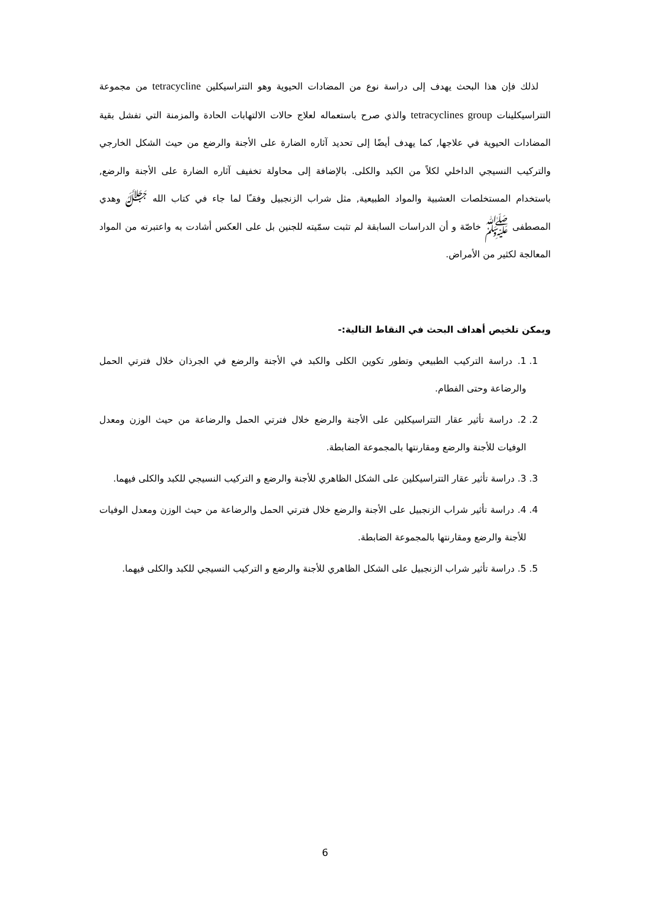لذلك فإن هذا البحث يهدف إلى دراسة نوع من المضادات الحيوية وهو التتراسيكلين tetracycline من مجموعة التتراسيكلينات tetracyclines group والذي صرح باستعماله لعلاج حالات الالتهابات الحادة والمزمنة التي تفشل بقية المضادات الحيوية في علاجها, كما يهدف أيضًا إلى تحديد آثاره الضارة على الأجنة والرضع من حيث الشكل الخارجي والتركيب النسيجي الداخلي لكلاً من الكبد والكلى. بالإضافة إلى محاولة تخفيف آثاره الضارة على الأجنة والرضع, باستخدام المستخلصات العشبية والمواد الطبيعية, مثل شراب الزنجبيل وفقـًا لما جاء في كتاب الله ﷻ وهدي المصطفى ﷺ خاصّة و أن الدراسات السابقة لم تثبت سمّيته للجنين بل على العكس أشادت به واعتبرته من المواد المعالجة لكثير من الأمراض.
ويمكن تلخيص أهداف البحث في النقاط التالية:-
1. 1. دراسة التركيب الطبيعي وتطور تكوين الكلى والكبد في الأجنة والرضع في الجرذان خلال فترتي الحمل والرضاعة وحتى الفطام.
2. 2. دراسة تأثير عقار التتراسيكلين على الأجنة والرضع خلال فترتي الحمل والرضاعة من حيث الوزن ومعدل الوفيات للأجنة والرضع ومقارنتها بالمجموعة الضابطة.
3. 3. دراسة تأثير عقار التتراسيكلين على الشكل الظاهري للأجنة والرضع و التركيب النسيجي للكبد والكلى فيهما.
4. 4. دراسة تأثير شراب الزنجبيل على الأجنة والرضع خلال فترتي الحمل والرضاعة من حيث الوزن ومعدل الوفيات للأجنة والرضع ومقارنتها بالمجموعة الضابطة.
5. 5. دراسة تأثير شراب الزنجبيل على الشكل الظاهري للأجنة والرضع و التركيب النسيجي للكبد والكلى فيهما.
6